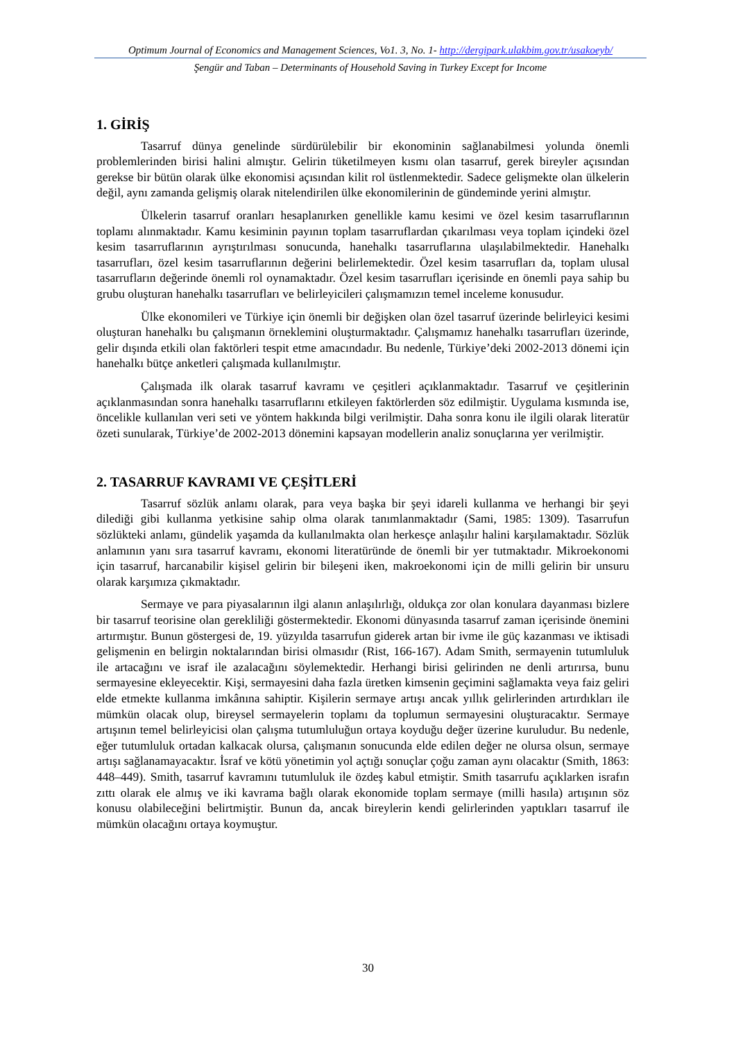Optimum Journal of Economics and Management Sciences, Vo1. 3, No. 1- http://dergipark.ulakbim.gov.tr/usakoeyb/
Şengür and Taban – Determinants of Household Saving in Turkey Except for Income
1. GİRİŞ
Tasarruf dünya genelinde sürdürülebilir bir ekonominin sağlanabilmesi yolunda önemli problemlerinden birisi halini almıştır. Gelirin tüketilmeyen kısmı olan tasarruf, gerek bireyler açısından gerekse bir bütün olarak ülke ekonomisi açısından kilit rol üstlenmektedir. Sadece gelişmekte olan ülkelerin değil, aynı zamanda gelişmiş olarak nitelendirilen ülke ekonomilerinin de gündeminde yerini almıştır.
Ülkelerin tasarruf oranları hesaplanırken genellikle kamu kesimi ve özel kesim tasarruflarının toplamı alınmaktadır. Kamu kesiminin payının toplam tasarruflardan çıkarılması veya toplam içindeki özel kesim tasarruflarının ayrıştırılması sonucunda, hanehalkı tasarruflarına ulaşılabilmektedir. Hanehalkı tasarrufları, özel kesim tasarruflarının değerini belirlemektedir. Özel kesim tasarrufları da, toplam ulusal tasarrufların değerinde önemli rol oynamaktadır. Özel kesim tasarrufları içerisinde en önemli paya sahip bu grubu oluşturan hanehalkı tasarrufları ve belirleyicileri çalışmamızın temel inceleme konusudur.
Ülke ekonomileri ve Türkiye için önemli bir değişken olan özel tasarruf üzerinde belirleyici kesimi oluşturan hanehalkı bu çalışmanın örneklemini oluşturmaktadır. Çalışmamız hanehalkı tasarrufları üzerinde, gelir dışında etkili olan faktörleri tespit etme amacındadır. Bu nedenle, Türkiye’deki 2002-2013 dönemi için hanehalkı bütçe anketleri çalışmada kullanılmıştır.
Çalışmada ilk olarak tasarruf kavramı ve çeşitleri açıklanmaktadır. Tasarruf ve çeşitlerinin açıklanmasından sonra hanehalkı tasarruflarını etkileyen faktörlerden söz edilmiştir. Uygulama kısmında ise, öncelikle kullanılan veri seti ve yöntem hakkında bilgi verilmiştir. Daha sonra konu ile ilgili olarak literatür özeti sunularak, Türkiye’de 2002-2013 dönemini kapsayan modellerin analiz sonuçlarına yer verilmiştir.
2. TASARRUF KAVRAMI VE ÇEŞİTLERİ
Tasarruf sözlük anlamı olarak, para veya başka bir şeyi idareli kullanma ve herhangi bir şeyi dilediği gibi kullanma yetkisine sahip olma olarak tanımlanmaktadır (Sami, 1985: 1309). Tasarrufun sözlükteki anlamı, gündelik yaşamda da kullanılmakta olan herkesçe anlaşılır halini karşılamaktadır. Sözlük anlamının yanı sıra tasarruf kavramı, ekonomi literatüründe de önemli bir yer tutmaktadır. Mikroekonomi için tasarruf, harcanabilir kişisel gelirin bir bileşeni iken, makroekonomi için de milli gelirin bir unsuru olarak karşımıza çıkmaktadır.
Sermaye ve para piyasalarının ilgi alanın anlaşılırlığı, oldukça zor olan konulara dayanması bizlere bir tasarruf teorisine olan gerekliliği göstermektedir. Ekonomi dünyasında tasarruf zaman içerisinde önemini artırmıştır. Bunun göstergesi de, 19. yüzyılda tasarrufun giderek artan bir ivme ile güç kazanması ve iktisadi gelişmenin en belirgin noktalarından birisi olmasıdır (Rist, 166-167). Adam Smith, sermayenin tutumluluk ile artacağını ve israf ile azalacağını söylemektedir. Herhangi birisi gelirinden ne denli artırırsa, bunu sermayesine ekleyecektir. Kişi, sermayesini daha fazla üretken kimsenin geçimini sağlamakta veya faiz geliri elde etmekte kullanma imkânına sahiptir. Kişilerin sermaye artışı ancak yıllık gelirlerinden artırdıkları ile mümkün olacak olup, bireysel sermayelerin toplamı da toplumun sermayesini oluşturacaktır. Sermaye artışının temel belirleyicisi olan çalışma tutumluluğun ortaya koyduğu değer üzerine kuruludur. Bu nedenle, eğer tutumluluk ortadan kalkacak olursa, çalışmanın sonucunda elde edilen değer ne olursa olsun, sermaye artışı sağlanamayacaktır. İsraf ve kötü yönetimin yol açtığı sonuçlar çoğu zaman aynı olacaktır (Smith, 1863: 448–449). Smith, tasarruf kavramını tutumluluk ile özdeş kabul etmiştir. Smith tasarrufu açıklarken israfın zıttı olarak ele almış ve iki kavrama bağlı olarak ekonomide toplam sermaye (milli hasıla) artışının söz konusu olabileceğini belirtmiştir. Bunun da, ancak bireylerin kendi gelirlerinden yaptıkları tasarruf ile mümkün olacağını ortaya koymuştur.
30